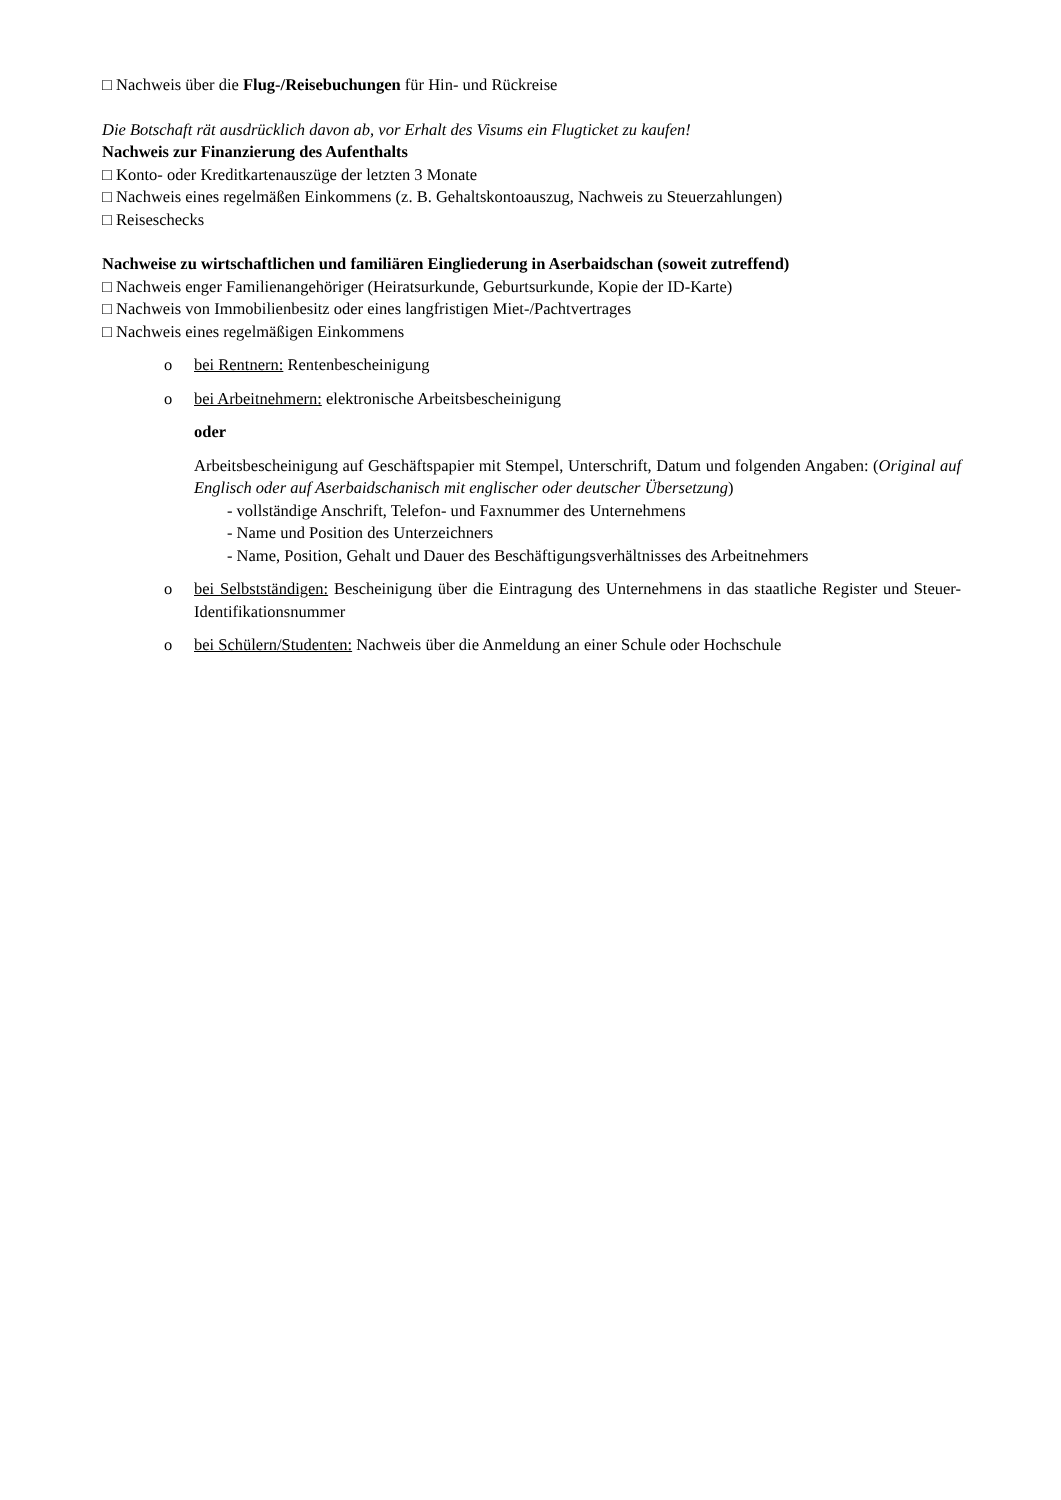□ Nachweis über die Flug-/Reisebuchungen für Hin- und Rückreise
Die Botschaft rät ausdrücklich davon ab, vor Erhalt des Visums ein Flugticket zu kaufen!
Nachweis zur Finanzierung des Aufenthalts
□ Konto- oder Kreditkartenauszüge der letzten 3 Monate
□ Nachweis eines regelmäßen Einkommens (z. B. Gehaltskontoauszug, Nachweis zu Steuerzahlungen)
□ Reiseschecks
Nachweise zu wirtschaftlichen und familiären Eingliederung in Aserbaidschan (soweit zutreffend)
□ Nachweis enger Familienangehöriger (Heiratsurkunde, Geburtsurkunde, Kopie der ID-Karte)
□ Nachweis von Immobilienbesitz oder eines langfristigen Miet-/Pachtvertrages
□ Nachweis eines regelmäßigen Einkommens
o bei Rentnern: Rentenbescheinigung
o bei Arbeitnehmern: elektronische Arbeitsbescheinigung
oder
Arbeitsbescheinigung auf Geschäftspapier mit Stempel, Unterschrift, Datum und folgenden Angaben: (Original auf Englisch oder auf Aserbaidschanisch mit englischer oder deutscher Übersetzung)
- vollständige Anschrift, Telefon- und Faxnummer des Unternehmens
- Name und Position des Unterzeichners
- Name, Position, Gehalt und Dauer des Beschäftigungsverhältnisses des Arbeitnehmers
o bei Selbstständigen: Bescheinigung über die Eintragung des Unternehmens in das staatliche Register und Steuer-Identifikationsnummer
o bei Schülern/Studenten: Nachweis über die Anmeldung an einer Schule oder Hochschule